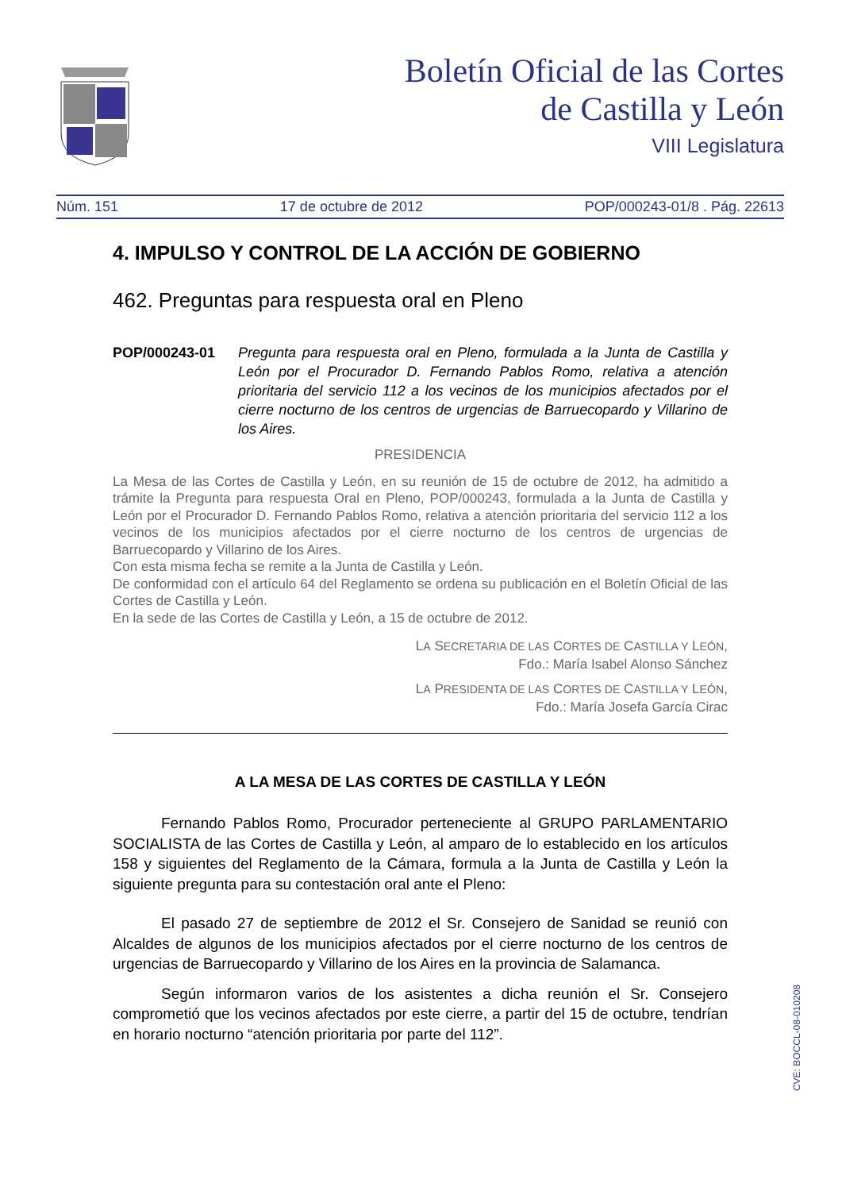Boletín Oficial de las Cortes
de Castilla y León
VIII Legislatura
Núm. 151 17 de octubre de 2012 POP/000243-01/8 . Pág. 22613
4. IMPULSO Y CONTROL DE LA ACCIÓN DE GOBIERNO
462. Preguntas para respuesta oral en Pleno
POP/000243-01 Pregunta para respuesta oral en Pleno, formulada a la Junta de Castilla y León por el Procurador D. Fernando Pablos Romo, relativa a atención prioritaria del servicio 112 a los vecinos de los municipios afectados por el cierre nocturno de los centros de urgencias de Barruecopardo y Villarino de los Aires.
PRESIDENCIA
La Mesa de las Cortes de Castilla y León, en su reunión de 15 de octubre de 2012, ha admitido a trámite la Pregunta para respuesta Oral en Pleno, POP/000243, formulada a la Junta de Castilla y León por el Procurador D. Fernando Pablos Romo, relativa a atención prioritaria del servicio 112 a los vecinos de los municipios afectados por el cierre nocturno de los centros de urgencias de Barruecopardo y Villarino de los Aires.
Con esta misma fecha se remite a la Junta de Castilla y León.
De conformidad con el artículo 64 del Reglamento se ordena su publicación en el Boletín Oficial de las Cortes de Castilla y León.
En la sede de las Cortes de Castilla y León, a 15 de octubre de 2012.
LA SECRETARIA DE LAS CORTES DE CASTILLA Y LEÓN,
Fdo.: María Isabel Alonso Sánchez
LA PRESIDENTA DE LAS CORTES DE CASTILLA Y LEÓN,
Fdo.: María Josefa García Cirac
A LA MESA DE LAS CORTES DE CASTILLA Y LEÓN
Fernando Pablos Romo, Procurador perteneciente al GRUPO PARLAMENTARIO SOCIALISTA de las Cortes de Castilla y León, al amparo de lo establecido en los artículos 158 y siguientes del Reglamento de la Cámara, formula a la Junta de Castilla y León la siguiente pregunta para su contestación oral ante el Pleno:
El pasado 27 de septiembre de 2012 el Sr. Consejero de Sanidad se reunió con Alcaldes de algunos de los municipios afectados por el cierre nocturno de los centros de urgencias de Barruecopardo y Villarino de los Aires en la provincia de Salamanca.
Según informaron varios de los asistentes a dicha reunión el Sr. Consejero comprometió que los vecinos afectados por este cierre, a partir del 15 de octubre, tendrían en horario nocturno “atención prioritaria por parte del 112”.
CVE: BOCCL-08-010208